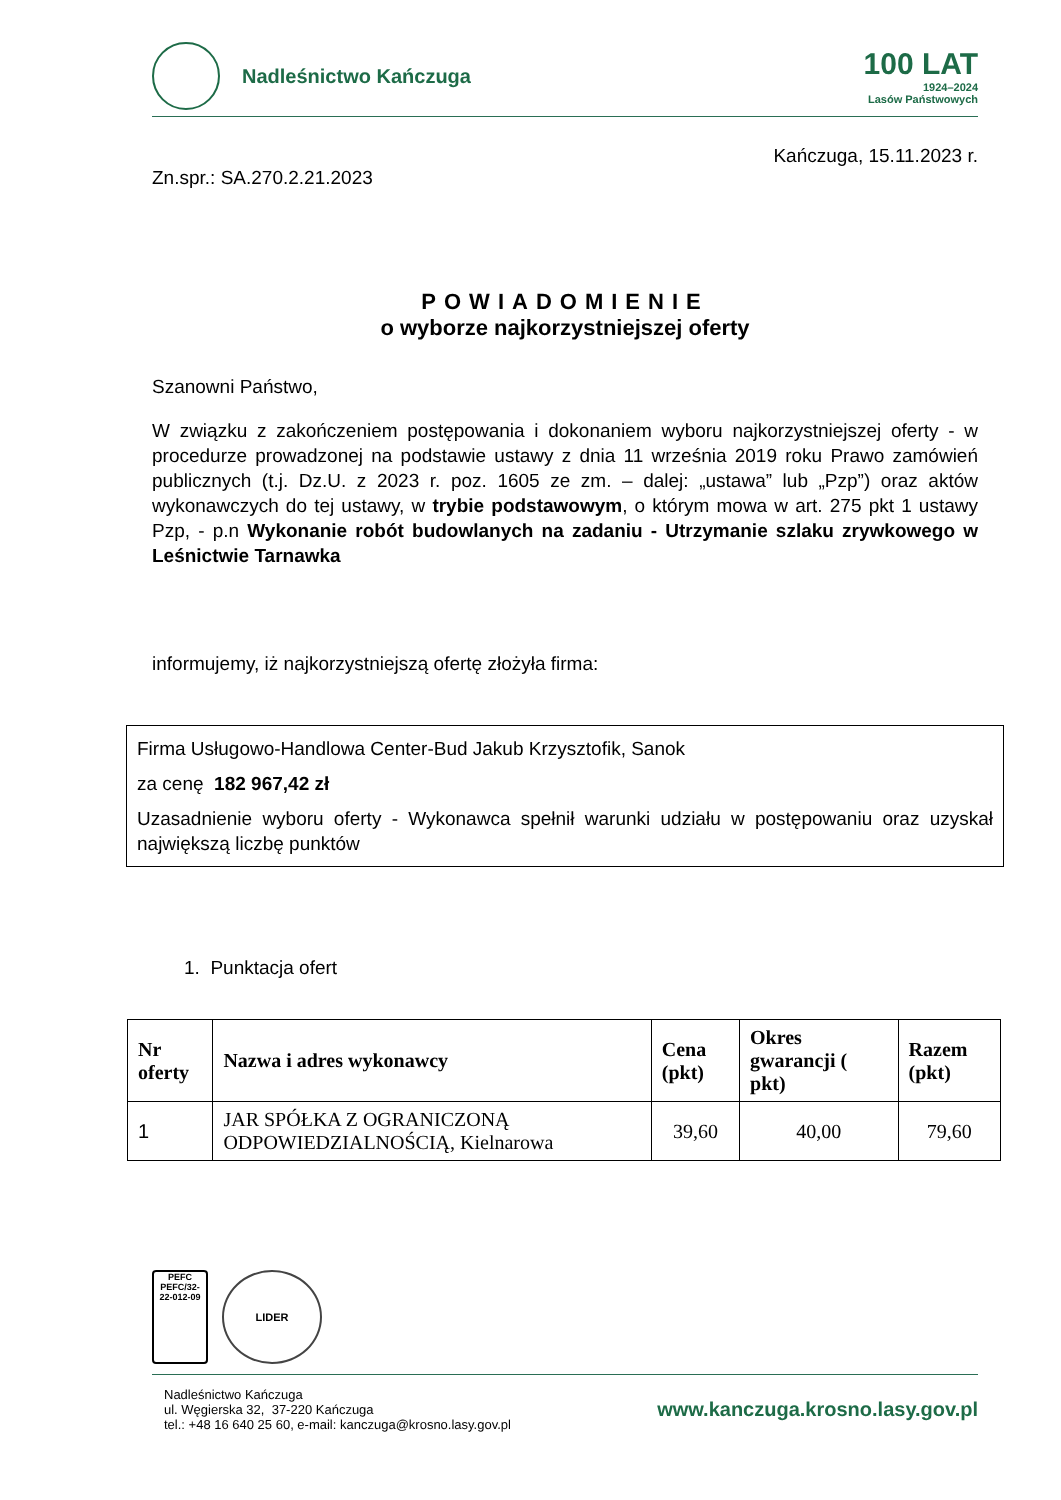Nadleśnictwo Kańczuga
100 LAT
1924–2024
Lasów Państwowych
Kańczuga, 15.11.2023 r.
Zn.spr.: SA.270.2.21.2023
POWIADOMIENIE
o wyborze najkorzystniejszej oferty
Szanowni Państwo,
W związku z zakończeniem postępowania i dokonaniem wyboru najkorzystniejszej oferty - w procedurze prowadzonej na podstawie ustawy z dnia 11 września 2019 roku Prawo zamówień publicznych (t.j. Dz.U. z 2023 r. poz. 1605 ze zm. – dalej: „ustawa” lub „Pzp”) oraz aktów wykonawczych do tej ustawy, w trybie podstawowym, o którym mowa w art. 275 pkt 1 ustawy Pzp, - p.n Wykonanie robót budowlanych na zadaniu - Utrzymanie szlaku zrywkowego w Leśnictwie Tarnawka
informujemy, iż najkorzystniejszą ofertę złożyła firma:
Firma Usługowo-Handlowa Center-Bud Jakub Krzysztofik, Sanok
za cenę 182 967,42 zł
Uzasadnienie wyboru oferty - Wykonawca spełnił warunki udziału w postępowaniu oraz uzyskał największą liczbę punktów
1. Punktacja ofert
| Nr oferty | Nazwa i adres wykonawcy | Cena (pkt) | Okres gwarancji ( pkt) | Razem (pkt) |
| --- | --- | --- | --- | --- |
| 1 | JAR SPÓŁKA Z OGRANICZONĄ ODPOWIEDZIALNOŚCIĄ, Kielnarowa | 39,60 | 40,00 | 79,60 |
PEFC
PEFC/32-22-012-09
LIDER
Nadleśnictwo Kańczuga
ul. Węgierska 32, 37-220 Kańczuga
tel.: +48 16 640 25 60, e-mail: kanczuga@krosno.lasy.gov.pl
www.kanczuga.krosno.lasy.gov.pl